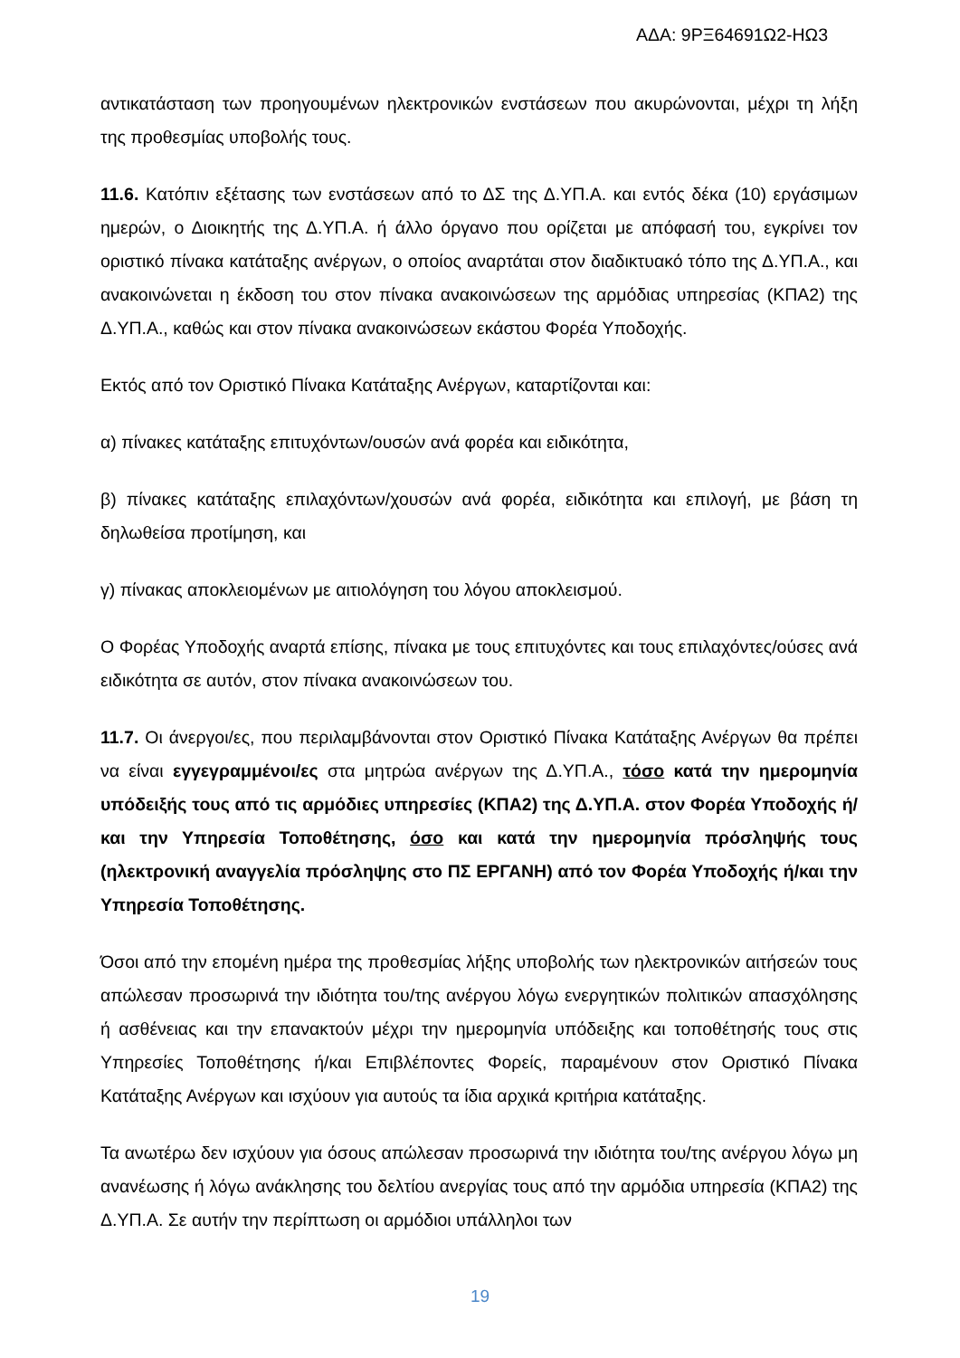ΑΔΑ: 9ΡΞ64691Ω2-ΗΩ3
αντικατάσταση των προηγουμένων ηλεκτρονικών ενστάσεων που ακυρώνονται, μέχρι τη λήξη της προθεσμίας υποβολής τους.
11.6. Κατόπιν εξέτασης των ενστάσεων από το ΔΣ της Δ.ΥΠ.Α. και εντός δέκα (10) εργάσιμων ημερών, ο Διοικητής της Δ.ΥΠ.Α. ή άλλο όργανο που ορίζεται με απόφασή του, εγκρίνει τον οριστικό πίνακα κατάταξης ανέργων, ο οποίος αναρτάται στον διαδικτυακό τόπο της Δ.ΥΠ.Α., και ανακοινώνεται η έκδοση του στον πίνακα ανακοινώσεων της αρμόδιας υπηρεσίας (ΚΠΑ2) της Δ.ΥΠ.Α., καθώς και στον πίνακα ανακοινώσεων εκάστου Φορέα Υποδοχής.
Εκτός από τον Οριστικό Πίνακα Κατάταξης Ανέργων, καταρτίζονται και:
α) πίνακες κατάταξης επιτυχόντων/ουσών ανά φορέα και ειδικότητα,
β) πίνακες κατάταξης επιλαχόντων/χουσών ανά φορέα, ειδικότητα και επιλογή, με βάση τη δηλωθείσα προτίμηση, και
γ) πίνακας αποκλειομένων με αιτιολόγηση του λόγου αποκλεισμού.
Ο Φορέας Υποδοχής αναρτά επίσης, πίνακα με τους επιτυχόντες και τους επιλαχόντες/ούσες ανά ειδικότητα σε αυτόν, στον πίνακα ανακοινώσεων του.
11.7. Οι άνεργοι/ες, που περιλαμβάνονται στον Οριστικό Πίνακα Κατάταξης Ανέργων θα πρέπει να είναι εγγεγραμμένοι/ες στα μητρώα ανέργων της Δ.ΥΠ.Α., τόσο κατά την ημερομηνία υπόδειξής τους από τις αρμόδιες υπηρεσίες (ΚΠΑ2) της Δ.ΥΠ.Α. στον Φορέα Υποδοχής ή/και την Υπηρεσία Τοποθέτησης, όσο και κατά την ημερομηνία πρόσληψής τους (ηλεκτρονική αναγγελία πρόσληψης στο ΠΣ ΕΡΓΑΝΗ) από τον Φορέα Υποδοχής ή/και την Υπηρεσία Τοποθέτησης.
Όσοι από την επομένη ημέρα της προθεσμίας λήξης υποβολής των ηλεκτρονικών αιτήσεών τους απώλεσαν προσωρινά την ιδιότητα του/της ανέργου λόγω ενεργητικών πολιτικών απασχόλησης ή ασθένειας και την επανακτούν μέχρι την ημερομηνία υπόδειξης και τοποθέτησής τους στις Υπηρεσίες Τοποθέτησης ή/και Επιβλέποντες Φορείς, παραμένουν στον Οριστικό Πίνακα Κατάταξης Ανέργων και ισχύουν για αυτούς τα ίδια αρχικά κριτήρια κατάταξης.
Τα ανωτέρω δεν ισχύουν για όσους απώλεσαν προσωρινά την ιδιότητα του/της ανέργου λόγω μη ανανέωσης ή λόγω ανάκλησης του δελτίου ανεργίας τους από την αρμόδια υπηρεσία (ΚΠΑ2) της Δ.ΥΠ.Α. Σε αυτήν την περίπτωση οι αρμόδιοι υπάλληλοι των
19